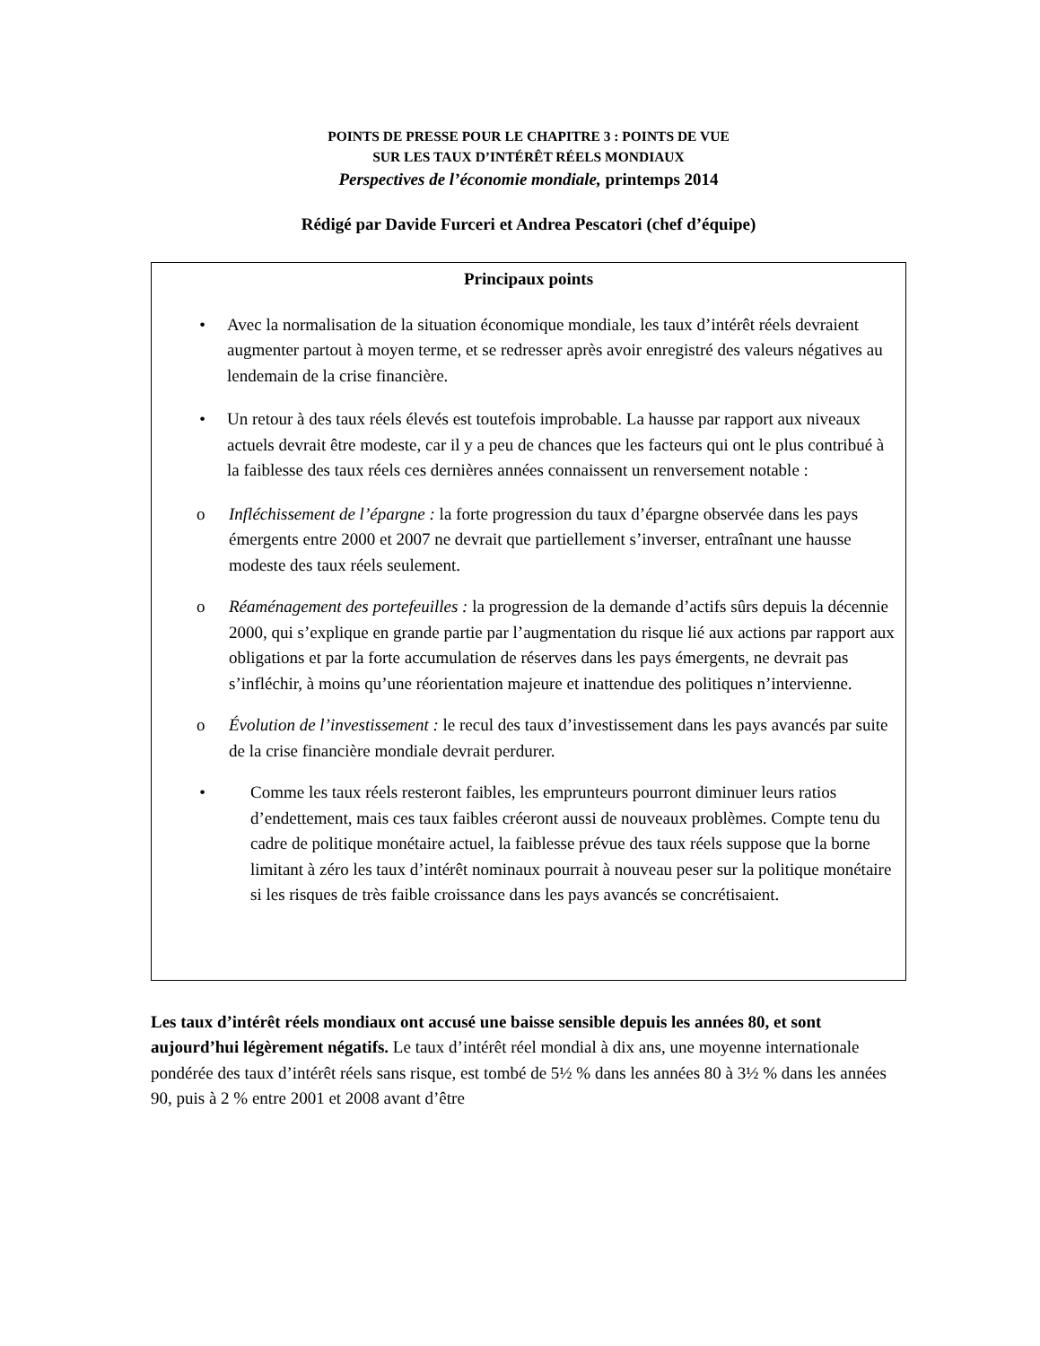POINTS DE PRESSE POUR LE CHAPITRE 3 : POINTS DE VUE
SUR LES TAUX D’INTÉRÊT RÉELS MONDIAUX
Perspectives de l’économie mondiale, printemps 2014
Rédigé par Davide Furceri et Andrea Pescatori (chef d’équipe)
Principaux points
• Avec la normalisation de la situation économique mondiale, les taux d’intérêt réels devraient augmenter partout à moyen terme, et se redresser après avoir enregistré des valeurs négatives au lendemain de la crise financière.
• Un retour à des taux réels élevés est toutefois improbable. La hausse par rapport aux niveaux actuels devrait être modeste, car il y a peu de chances que les facteurs qui ont le plus contribué à la faiblesse des taux réels ces dernières années connaissent un renversement notable :
o Infléchissement de l’épargne : la forte progression du taux d’épargne observée dans les pays émergents entre 2000 et 2007 ne devrait que partiellement s’inverser, entraînant une hausse modeste des taux réels seulement.
o Réaménagement des portefeuilles : la progression de la demande d’actifs sûrs depuis la décennie 2000, qui s’explique en grande partie par l’augmentation du risque lié aux actions par rapport aux obligations et par la forte accumulation de réserves dans les pays émergents, ne devrait pas s’infléchir, à moins qu’une réorientation majeure et inattendue des politiques n’intervienne.
o Évolution de l’investissement : le recul des taux d’investissement dans les pays avancés par suite de la crise financière mondiale devrait perdurer.
• Comme les taux réels resteront faibles, les emprunteurs pourront diminuer leurs ratios d’endettement, mais ces taux faibles créeront aussi de nouveaux problèmes. Compte tenu du cadre de politique monétaire actuel, la faiblesse prévue des taux réels suppose que la borne limitant à zéro les taux d’intérêt nominaux pourrait à nouveau peser sur la politique monétaire si les risques de très faible croissance dans les pays avancés se concrétisaient.
Les taux d’intérêt réels mondiaux ont accusé une baisse sensible depuis les années 80, et sont aujourd’hui légèrement négatifs. Le taux d’intérêt réel mondial à dix ans, une moyenne internationale pondérée des taux d’intérêt réels sans risque, est tombé de 5½ % dans les années 80 à 3½ % dans les années 90, puis à 2 % entre 2001 et 2008 avant d’être